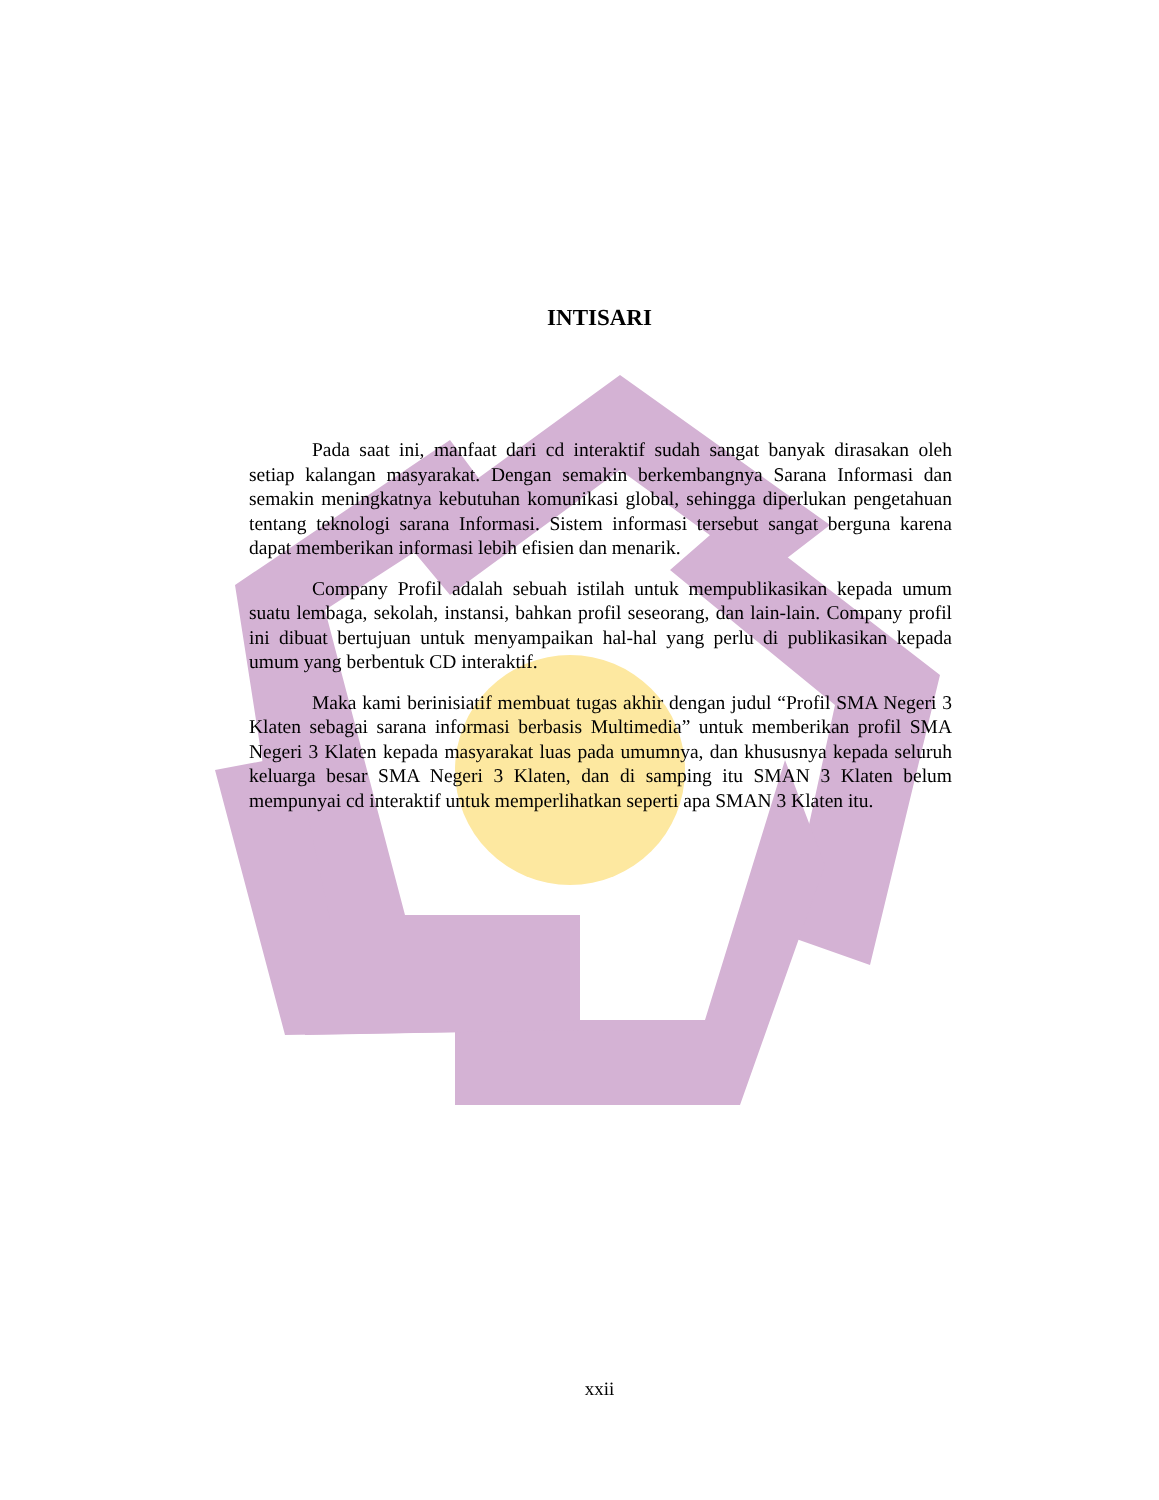INTISARI
Pada saat ini, manfaat dari cd interaktif sudah sangat banyak dirasakan oleh setiap kalangan masyarakat. Dengan semakin berkembangnya Sarana Informasi dan semakin meningkatnya kebutuhan komunikasi global, sehingga diperlukan pengetahuan tentang teknologi sarana Informasi. Sistem informasi tersebut sangat berguna karena dapat memberikan informasi lebih efisien dan menarik.
Company Profil adalah sebuah istilah untuk mempublikasikan kepada umum suatu lembaga, sekolah, instansi, bahkan profil seseorang, dan lain-lain. Company profil ini dibuat bertujuan untuk menyampaikan hal-hal yang perlu di publikasikan kepada umum yang berbentuk CD interaktif.
Maka kami berinisiatif membuat tugas akhir dengan judul “Profil SMA Negeri 3 Klaten sebagai sarana informasi berbasis Multimedia” untuk memberikan profil SMA Negeri 3 Klaten kepada masyarakat luas pada umumnya, dan khususnya kepada seluruh keluarga besar SMA Negeri 3 Klaten, dan di samping itu SMAN 3 Klaten belum mempunyai cd interaktif untuk memperlihatkan seperti apa SMAN 3 Klaten itu.
xxii